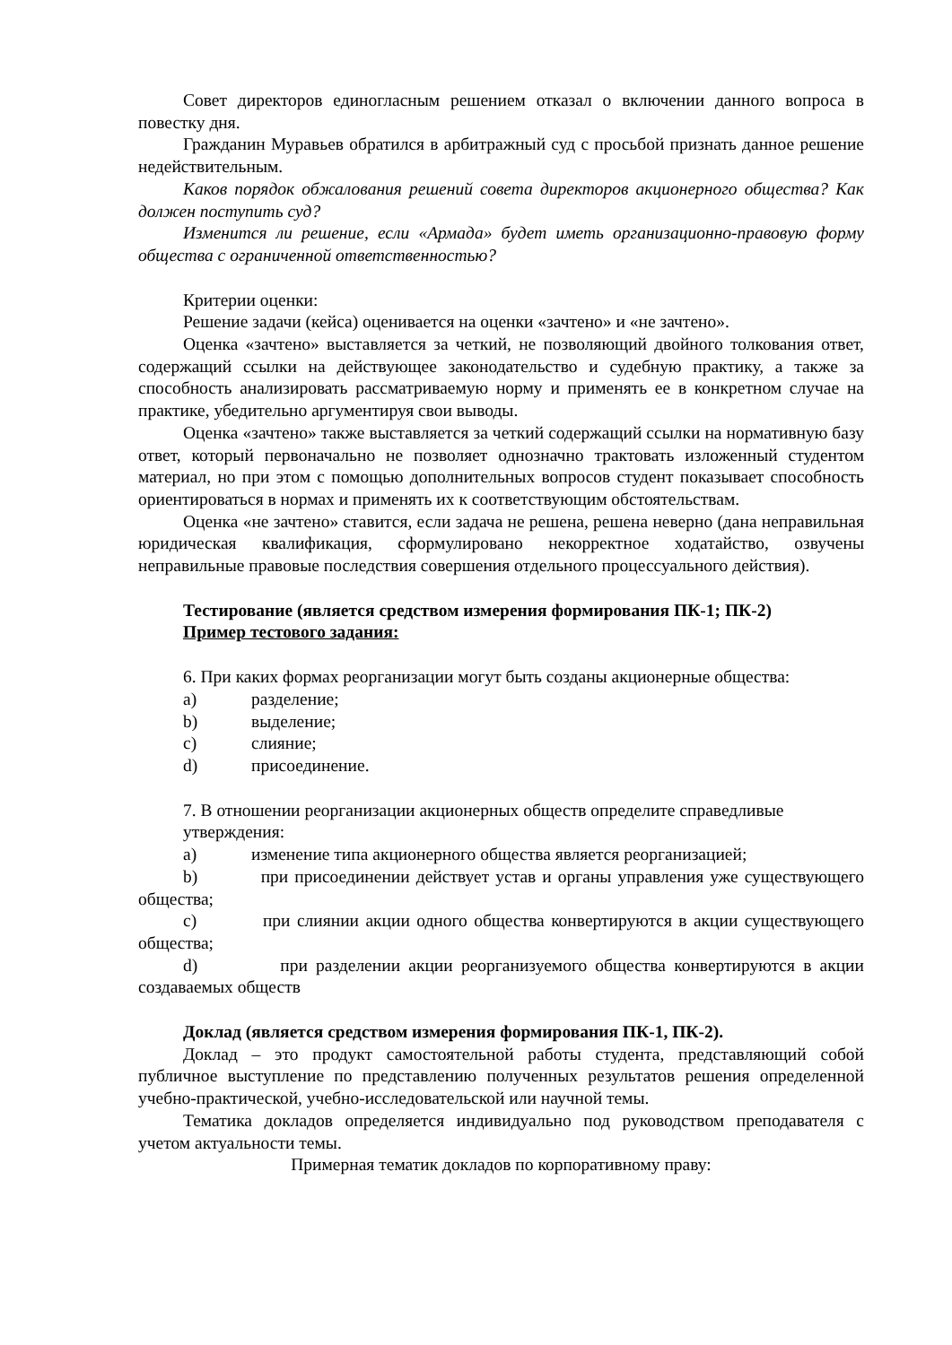Совет директоров единогласным решением отказал о включении данного вопроса в повестку дня.
Гражданин Муравьев обратился в арбитражный суд с просьбой признать данное решение недействительным.
Каков порядок обжалования решений совета директоров акционерного общества? Как должен поступить суд?
Изменится ли решение, если «Армада» будет иметь организационно-правовую форму общества с ограниченной ответственностью?
Критерии оценки:
Решение задачи (кейса) оценивается на оценки «зачтено» и «не зачтено».
Оценка «зачтено» выставляется за четкий, не позволяющий двойного толкования ответ, содержащий ссылки на действующее законодательство и судебную практику, а также за способность анализировать рассматриваемую норму и применять ее в конкретном случае на практике, убедительно аргументируя свои выводы.
Оценка «зачтено» также выставляется за четкий содержащий ссылки на нормативную базу ответ, который первоначально не позволяет однозначно трактовать изложенный студентом материал, но при этом с помощью дополнительных вопросов студент показывает способность ориентироваться в нормах и применять их к соответствующим обстоятельствам.
Оценка «не зачтено» ставится, если задача не решена, решена неверно (дана неправильная юридическая квалификация, сформулировано некорректное ходатайство, озвучены неправильные правовые последствия совершения отдельного процессуального действия).
Тестирование (является средством измерения формирования ПК-1; ПК-2)
Пример тестового задания:
6. При каких формах реорганизации могут быть созданы акционерные общества:
a) разделение;
b) выделение;
c) слияние;
d) присоединение.
7. В отношении реорганизации акционерных обществ определите справедливые утверждения:
a) изменение типа акционерного общества является реорганизацией;
b) при присоединении действует устав и органы управления уже существующего общества;
c) при слиянии акции одного общества конвертируются в акции существующего общества;
d) при разделении акции реорганизуемого общества конвертируются в акции создаваемых обществ
Доклад (является средством измерения формирования ПК-1, ПК-2).
Доклад – это продукт самостоятельной работы студента, представляющий собой публичное выступление по представлению полученных результатов решения определенной учебно-практической, учебно-исследовательской или научной темы.
Тематика докладов определяется индивидуально под руководством преподавателя с учетом актуальности темы.
Примерная тематик докладов по корпоративному праву: